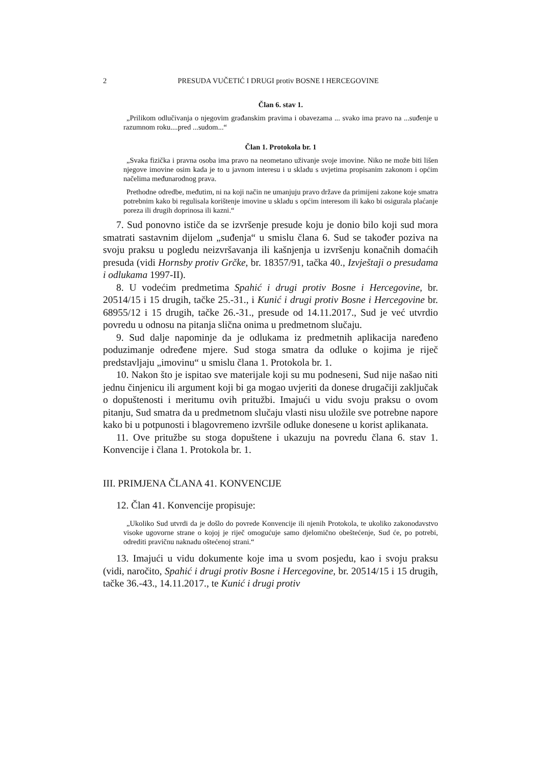2 PRESUDA VUČETIĆ I DRUGI protiv BOSNE I HERCEGOVINE
Član 6. stav 1.
„Prilikom odlučivanja o njegovim građanskim pravima i obavezama ... svako ima pravo na ...suđenje u razumnom roku....pred ...sudom...“
Član 1. Protokola br. 1
„Svaka fizička i pravna osoba ima pravo na neometano uživanje svoje imovine. Niko ne može biti lišen njegove imovine osim kada je to u javnom interesu i u skladu s uvjetima propisanim zakonom i općim načelima međunarodnog prava.
Prethodne odredbe, međutim, ni na koji način ne umanjuju pravo države da primijeni zakone koje smatra potrebnim kako bi regulisala korištenje imovine u skladu s općim interesom ili kako bi osigurala plaćanje poreza ili drugih doprinosa ili kazni.“
7. Sud ponovno ističe da se izvršenje presude koju je donio bilo koji sud mora smatrati sastavnim dijelom „suđenja“ u smislu člana 6. Sud se također poziva na svoju praksu u pogledu neizvršavanja ili kašnjenja u izvršenju konačnih domaćih presuda (vidi Hornsby protiv Grčke, br. 18357/91, tačka 40., Izvještaji o presudama i odlukama 1997-II).
8. U vodećim predmetima Spahić i drugi protiv Bosne i Hercegovine, br. 20514/15 i 15 drugih, tačke 25.-31., i Kunić i drugi protiv Bosne i Hercegovine br. 68955/12 i 15 drugih, tačke 26.-31., presude od 14.11.2017., Sud je već utvrdio povredu u odnosu na pitanja slična onima u predmetnom slučaju.
9. Sud dalje napominje da je odlukama iz predmetnih aplikacija naređeno poduzimanje određene mjere. Sud stoga smatra da odluke o kojima je riječ predstavljaju „imovinu“ u smislu člana 1. Protokola br. 1.
10. Nakon što je ispitao sve materijale koji su mu podneseni, Sud nije našao niti jednu činjenicu ili argument koji bi ga mogao uvjeriti da donese drugačiji zaključak o dopuštenosti i meritumu ovih pritužbi. Imajući u vidu svoju praksu o ovom pitanju, Sud smatra da u predmetnom slučaju vlasti nisu uložile sve potrebne napore kako bi u potpunosti i blagovremeno izvršile odluke donesene u korist aplikanata.
11. Ove pritužbe su stoga dopuštene i ukazuju na povredu člana 6. stav 1. Konvencije i člana 1. Protokola br. 1.
III. PRIMJENA ČLANA 41. KONVENCIJE
12. Član 41. Konvencije propisuje:
„Ukoliko Sud utvrdi da je došlo do povrede Konvencije ili njenih Protokola, te ukoliko zakonodavstvo visoke ugovorne strane o kojoj je riječ omogućuje samo djelomično obeštećenje, Sud će, po potrebi, odrediti pravičnu naknadu oštećenoj strani.“
13. Imajući u vidu dokumente koje ima u svom posjedu, kao i svoju praksu (vidi, naročito, Spahić i drugi protiv Bosne i Hercegovine, br. 20514/15 i 15 drugih, tačke 36.-43., 14.11.2017., te Kunić i drugi protiv